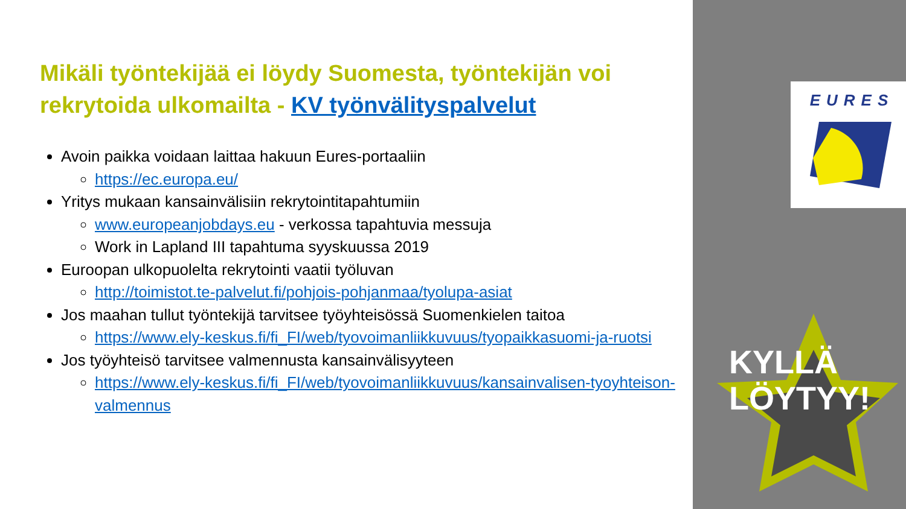Mikäli työntekijää ei löydy Suomesta, työntekijän voi rekrytoida ulkomailta - KV työnvälityspalvelut
Avoin paikka voidaan laittaa hakuun Eures-portaaliin
https://ec.europa.eu/
Yritys mukaan kansainvälisiin rekrytointitapahtumiin
www.europeanjobdays.eu - verkossa tapahtuvia messuja
Work in Lapland III tapahtuma syyskuussa 2019
Euroopan ulkopuolelta rekrytointi vaatii työluvan
http://toimistot.te-palvelut.fi/pohjois-pohjanmaa/tyolupa-asiat
Jos maahan tullut työntekijä tarvitsee työyhteisössä Suomenkielen taitoa
https://www.ely-keskus.fi/fi_FI/web/tyovoimanliikkuvuus/tyopaikkasuomi-ja-ruotsi
Jos työyhteisö tarvitsee valmennusta kansainvälisyyteen
https://www.ely-keskus.fi/fi_FI/web/tyovoimanliikkuvuus/kansainvalisen-tyoyhteison-valmennus
EURES
KYLLÄ
LÖYTYY!